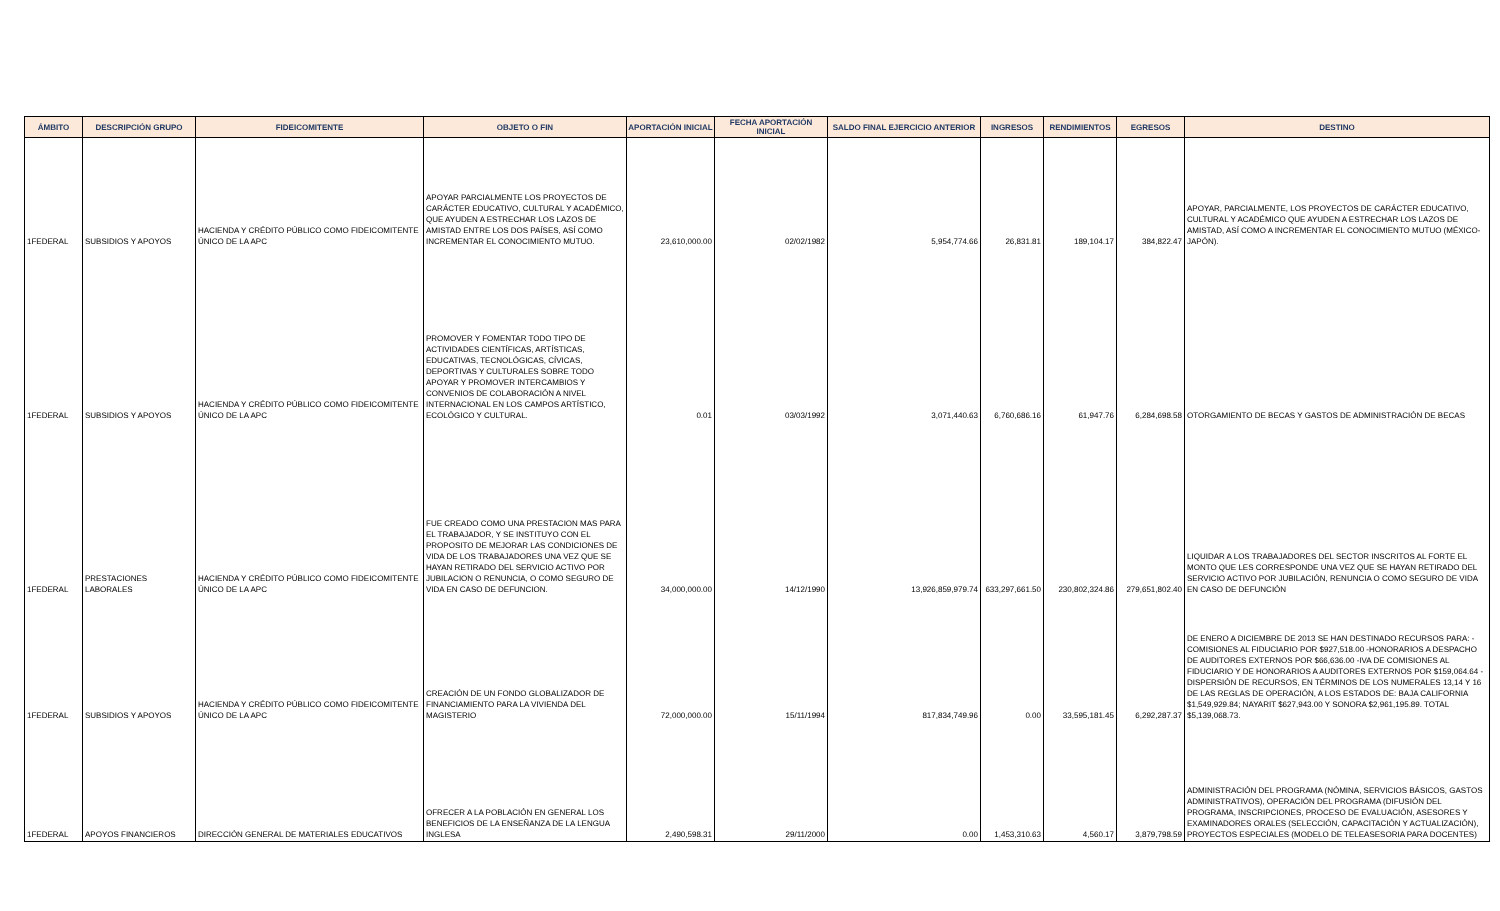| ÁMBITO | DESCRIPCIÓN GRUPO | FIDEICOMITENTE | OBJETO O FIN | APORTACIÓN INICIAL | FECHA APORTACIÓN INICIAL | SALDO FINAL EJERCICIO ANTERIOR | INGRESOS | RENDIMIENTOS | EGRESOS | DESTINO |
| --- | --- | --- | --- | --- | --- | --- | --- | --- | --- | --- |
| 1FEDERAL | SUBSIDIOS Y APOYOS | HACIENDA Y CRÉDITO PÚBLICO COMO FIDEICOMITENTE ÚNICO DE LA APC | APOYAR PARCIALMENTE LOS PROYECTOS DE CARÁCTER EDUCATIVO, CULTURAL Y ACADÉMICO, QUE AYUDEN A ESTRECHAR LOS LAZOS DE AMISTAD ENTRE LOS DOS PAÍSES, ASÍ COMO INCREMENTAR EL CONOCIMIENTO MUTUO. | 23,610,000.00 | 02/02/1982 | 5,954,774.66 | 26,831.81 | 189,104.17 | 384,822.47 | APOYAR, PARCIALMENTE, LOS PROYECTOS DE CARÁCTER EDUCATIVO, CULTURAL Y ACADÉMICO QUE AYUDEN A ESTRECHAR LOS LAZOS DE AMISTAD, ASÍ COMO A INCREMENTAR EL CONOCIMIENTO MUTUO (MÉXICO-JAPÓN). |
| 1FEDERAL | SUBSIDIOS Y APOYOS | HACIENDA Y CRÉDITO PÚBLICO COMO FIDEICOMITENTE ÚNICO DE LA APC | PROMOVER Y FOMENTAR TODO TIPO DE ACTIVIDADES CIENTÍFICAS, ARTÍSTICAS, EDUCATIVAS, TECNOLÓGICAS, CÍVICAS, DEPORTIVAS Y CULTURALES SOBRE TODO APOYAR Y PROMOVER INTERCAMBIOS Y CONVENIOS DE COLABORACIÓN A NIVEL INTERNACIONAL EN LOS CAMPOS ARTÍSTICO, ECOLÓGICO Y CULTURAL. | 0.01 | 03/03/1992 | 3,071,440.63 | 6,760,686.16 | 61,947.76 | 6,284,698.58 | OTORGAMIENTO DE BECAS Y GASTOS DE ADMINISTRACIÓN DE BECAS |
| 1FEDERAL | PRESTACIONES LABORALES | HACIENDA Y CRÉDITO PÚBLICO COMO FIDEICOMITENTE ÚNICO DE LA APC | FUE CREADO COMO UNA PRESTACION MAS PARA EL TRABAJADOR, Y SE INSTITUYO CON EL PROPOSITO DE MEJORAR LAS CONDICIONES DE VIDA DE LOS TRABAJADORES UNA VEZ QUE SE HAYAN RETIRADO DEL SERVICIO ACTIVO POR JUBILACION O RENUNCIA, O COMO SEGURO DE VIDA EN CASO DE DEFUNCION. | 34,000,000.00 | 14/12/1990 | 13,926,859,979.74 | 633,297,661.50 | 230,802,324.86 | 279,651,802.40 | LIQUIDAR A LOS TRABAJADORES DEL SECTOR INSCRITOS AL FORTE EL MONTO QUE LES CORRESPONDE UNA VEZ QUE SE HAYAN RETIRADO DEL SERVICIO ACTIVO POR JUBILACIÓN, RENUNCIA O COMO SEGURO DE VIDA EN CASO DE DEFUNCIÓN |
| 1FEDERAL | SUBSIDIOS Y APOYOS | HACIENDA Y CRÉDITO PÚBLICO COMO FIDEICOMITENTE ÚNICO DE LA APC | CREACIÓN DE UN FONDO GLOBALIZADOR DE FINANCIAMIENTO PARA LA VIVIENDA DEL MAGISTERIO | 72,000,000.00 | 15/11/1994 | 817,834,749.96 | 0.00 | 33,595,181.45 | 6,292,287.37 | DE ENERO A DICIEMBRE DE 2013 SE HAN DESTINADO RECURSOS PARA: -COMISIONES AL FIDUCIARIO POR $927,518.00 -HONORARIOS A DESPACHO DE AUDITORES EXTERNOS POR $66,636.00 -IVA DE COMISIONES AL FIDUCIARIO Y DE HONORARIOS A AUDITORES EXTERNOS POR $159,064.64 -DISPERSIÓN DE RECURSOS, EN TÉRMINOS DE LOS NUMERALES 13,14 Y 16 DE LAS REGLAS DE OPERACIÓN, A LOS ESTADOS DE: BAJA CALIFORNIA $1,549,929.84; NAYARIT $627,943.00 Y SONORA $2,961,195.89. TOTAL $5,139,068.73. |
| 1FEDERAL | APOYOS FINANCIEROS | DIRECCIÓN GENERAL DE MATERIALES EDUCATIVOS | OFRECER A LA POBLACIÓN EN GENERAL LOS BENEFICIOS DE LA ENSEÑANZA DE LA LENGUA INGLESA | 2,490,598.31 | 29/11/2000 | 0.00 | 1,453,310.63 | 4,560.17 | 3,879,798.59 | ADMINISTRACIÓN DEL PROGRAMA (NÓMINA, SERVICIOS BÁSICOS, GASTOS ADMINISTRATIVOS), OPERACIÓN DEL PROGRAMA (DIFUSIÓN DEL PROGRAMA, INSCRIPCIONES, PROCESO DE EVALUACIÓN, ASESORES Y EXAMINADORES ORALES (SELECCIÓN, CAPACITACIÓN Y ACTUALIZACIÓN), PROYECTOS ESPECIALES (MODELO DE TELEASESORIA PARA DOCENTES) |